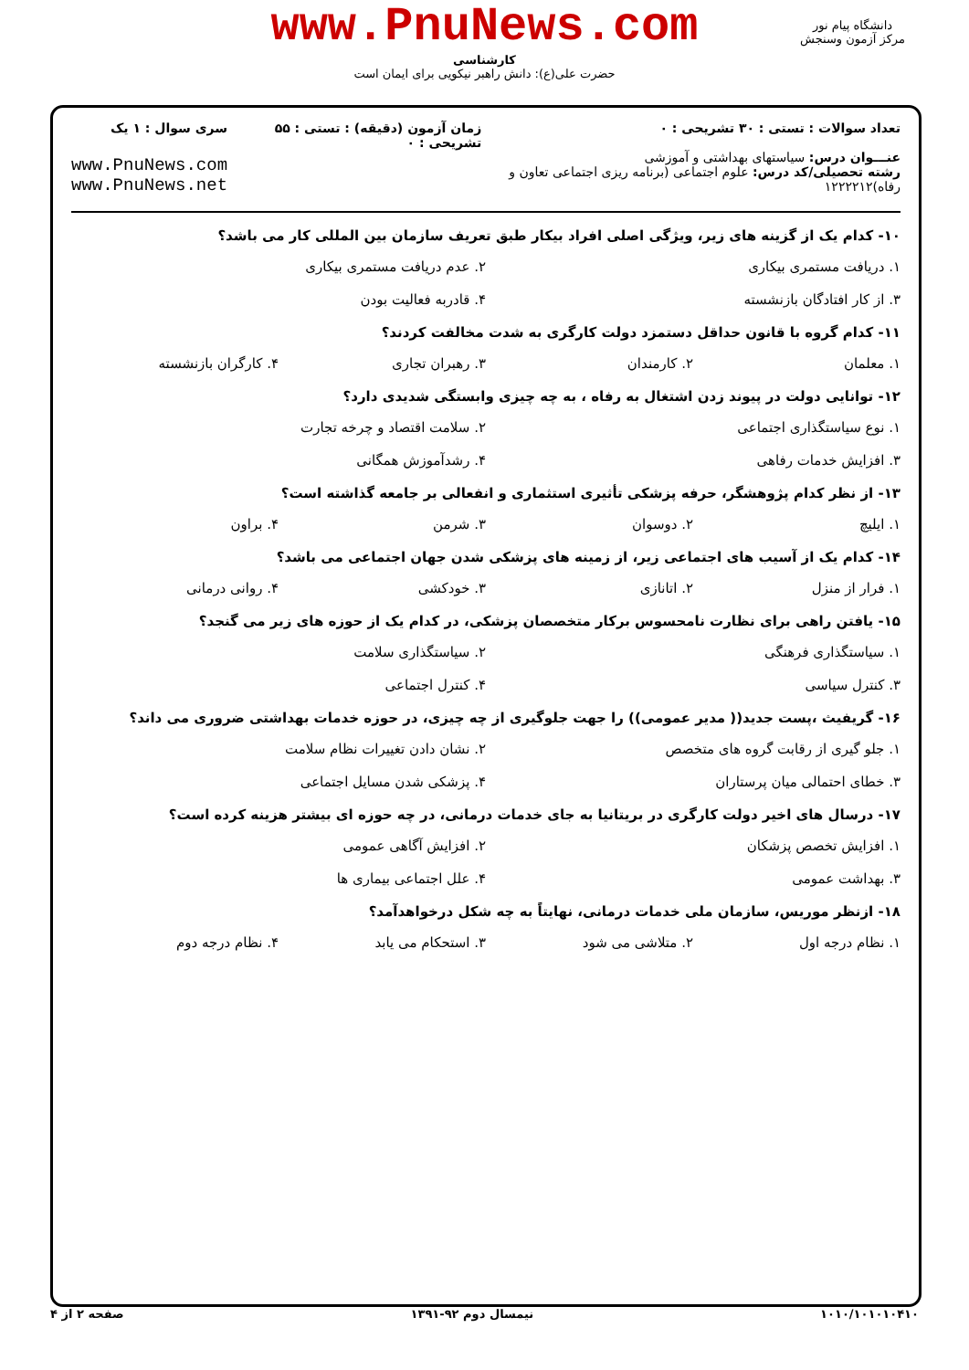www.PnuNews.com
کارشناسی
حضرت علی(ع): دانش راهبر نیکویی برای ایمان است
دانشگاه پیام نور
مرکز آزمون وسنجش
تعداد سوالات : تستی : ۳۰ تشریحی : ۰
عنـــوان درس: سیاستهای بهداشتی و آموزشی
رشته تحصیلی/کد درس: علوم اجتماعی (برنامه ریزی اجتماعی تعاون و رفاه)۱۲۲۲۲۱۲
زمان آزمون (دقیقه) : تستی : ۵۵ تشریحی : ۰
سری سوال : ۱ یک
www.PnuNews.com
www.PnuNews.net
۱۰- کدام یک از گزینه های زیر، ویژگی اصلی افراد بیکار طبق تعریف سازمان بین المللی کار می باشد؟
۱. دریافت مستمری بیکاری ۲. عدم دریافت مستمری بیکاری
۳. از کار افتادگان بازنشسته ۴. قادربه فعالیت بودن
۱۱- کدام گروه با قانون حداقل دستمزد دولت کارگری به شدت مخالفت کردند؟
۱. معلمان ۲. کارمندان ۳. رهبران تجاری ۴. کارگران بازنشسته
۱۲- توانایی دولت در پیوند زدن اشتغال به رفاه ، به چه چیزی وابستگی شدیدی دارد؟
۱. نوع سیاستگذاری اجتماعی ۲. سلامت اقتصاد و چرخه تجارت
۳. افزایش خدمات رفاهی ۴. رشدآموزش همگانی
۱۳- از نظر کدام پژوهشگر، حرفه پزشکی تأثیری استثماری و انفعالی بر جامعه گذاشته است؟
۱. ایلیچ ۲. دوسوان ۳. شرمن ۴. براون
۱۴- کدام یک از آسیب های اجتماعی زیر، از زمینه های پزشکی شدن جهان اجتماعی می باشد؟
۱. فرار از منزل ۲. اتانازی ۳. خودکشی ۴. روانی درمانی
۱۵- یافتن راهی برای نظارت نامحسوس برکار متخصصان پزشکی، در کدام یک از حوزه های زیر می گنجد؟
۱. سیاستگذاری فرهنگی ۲. سیاستگذاری سلامت
۳. کنترل سیاسی ۴. کنترل اجتماعی
۱۶- گریفیث ،پست جدید(( مدیر عمومی)) را جهت جلوگیری از چه چیزی، در حوزه خدمات بهداشتی ضروری می داند؟
۱. جلو گیری از رقابت گروه های متخصص ۲. نشان دادن تغییرات نظام سلامت
۳. خطای احتمالی میان پرستاران ۴. پزشکی شدن مسایل اجتماعی
۱۷- درسال های اخیر دولت کارگری در بریتانیا به جای خدمات درمانی، در چه حوزه ای بیشتر هزینه کرده است؟
۱. افزایش تخصص پزشکان ۲. افزایش آگاهی عمومی
۳. بهداشت عمومی ۴. علل اجتماعی بیماری ها
۱۸- ازنظر موریس، سازمان ملی خدمات درمانی، نهایتاً به چه شکل درخواهدآمد؟
۱. نظام درجه اول ۲. متلاشی می شود ۳. استحکام می یابد ۴. نظام درجه دوم
۱۰۱۰/۱۰۱۰۱۰۴۱۰ نیمسال دوم ۹۲-۱۳۹۱ صفحه ۲ از ۴